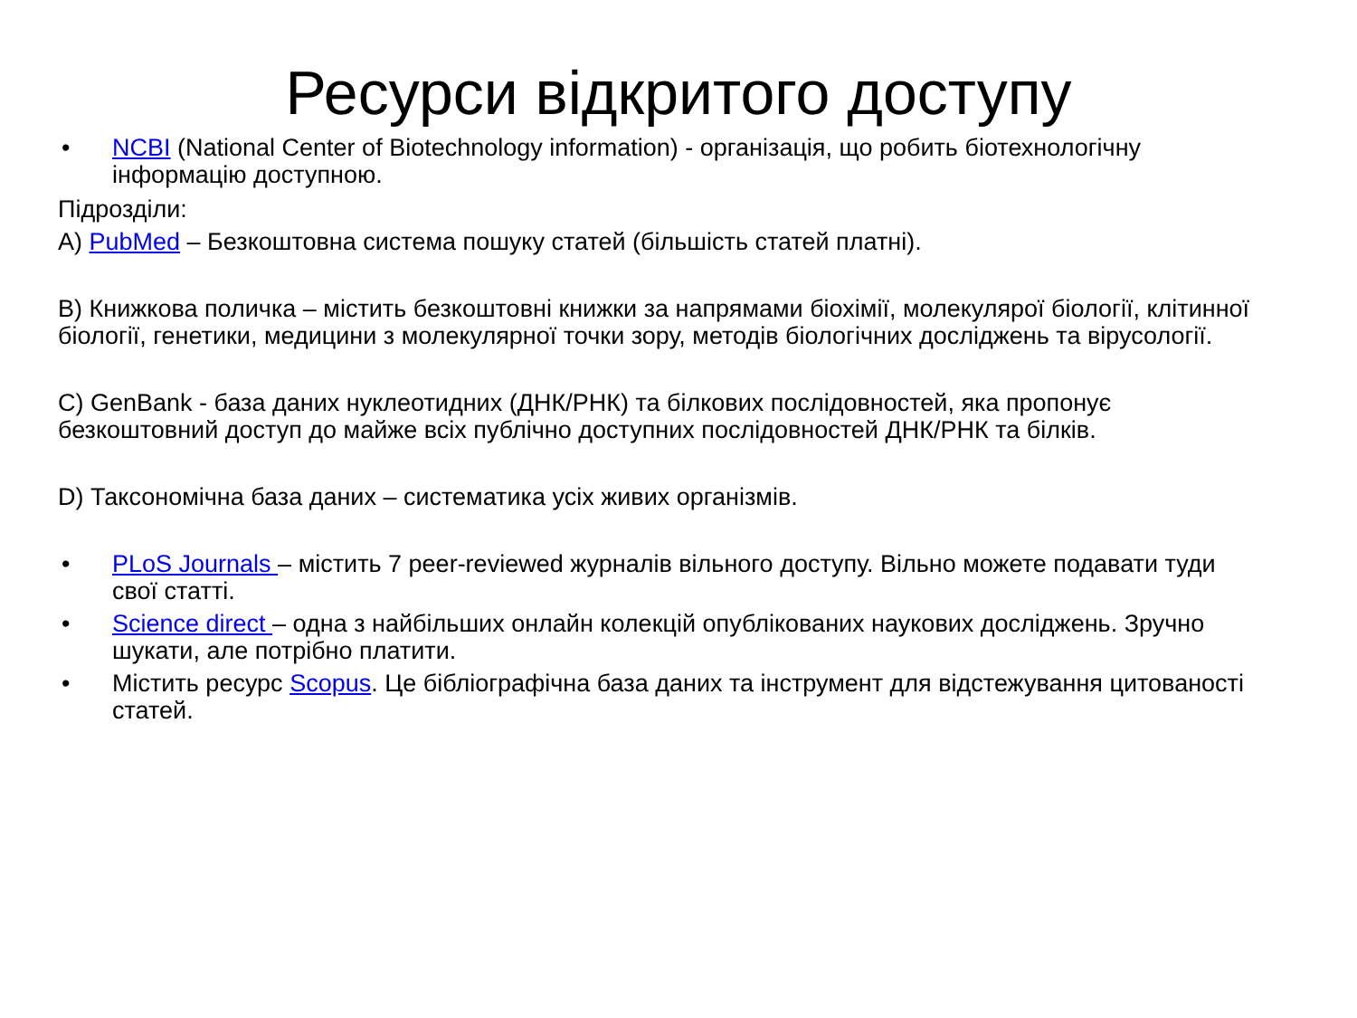Ресурси відкритого доступу
• NCBI (National Center of Biotechnology information) - організація, що робить біотехнологічну інформацію доступною.
Підрозділи:
A) PubMed – Безкоштовна система пошуку статей (більшість статей платні).
B) Книжкова поличка – містить безкоштовні книжки за напрямами біохімії, молекулярої біології, клітинної біології, генетики, медицини з молекулярної точки зору, методів біологічних досліджень та вірусології.
C) GenBank - база даних нуклеотидних (ДНК/РНК) та білкових послідовностей, яка пропонує безкоштовний доступ до майже всіх публічно доступних послідовностей ДНК/РНК та білків.
D) Таксономічна база даних – систематика усіх живих організмів.
• PLoS Journals – містить 7 peer-reviewed журналів вільного доступу. Вільно можете подавати туди свої статті.
• Science direct – одна з найбільших онлайн колекцій опублікованих наукових досліджень. Зручно шукати, але потрібно платити.
• Містить ресурс Scopus. Це бібліографічна база даних та інструмент для відстежування цитованості статей.